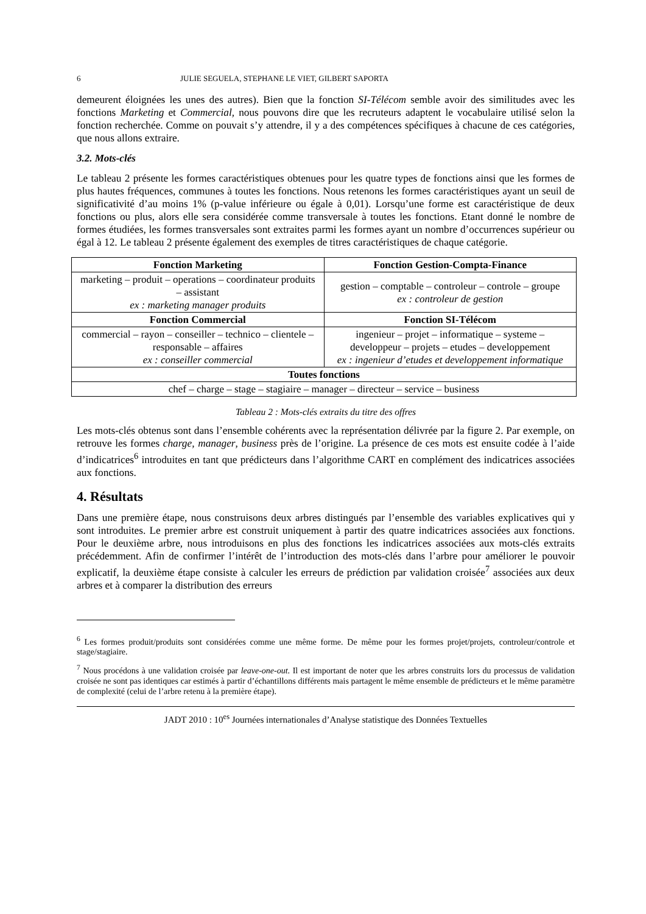6 JULIE SEGUELA, STEPHANE LE VIET, GILBERT SAPORTA
demeurent éloignées les unes des autres). Bien que la fonction SI-Télécom semble avoir des similitudes avec les fonctions Marketing et Commercial, nous pouvons dire que les recruteurs adaptent le vocabulaire utilisé selon la fonction recherchée. Comme on pouvait s’y attendre, il y a des compétences spécifiques à chacune de ces catégories, que nous allons extraire.
3.2. Mots-clés
Le tableau 2 présente les formes caractéristiques obtenues pour les quatre types de fonctions ainsi que les formes de plus hautes fréquences, communes à toutes les fonctions. Nous retenons les formes caractéristiques ayant un seuil de significativité d’au moins 1% (p-value inférieure ou égale à 0,01). Lorsqu’une forme est caractéristique de deux fonctions ou plus, alors elle sera considérée comme transversale à toutes les fonctions. Etant donné le nombre de formes étudiées, les formes transversales sont extraites parmi les formes ayant un nombre d’occurrences supérieur ou égal à 12. Le tableau 2 présente également des exemples de titres caractéristiques de chaque catégorie.
| Fonction Marketing | Fonction Gestion-Compta-Finance |
| --- | --- |
| marketing – produit – operations – coordinateur produits – assistant ex : marketing manager produits | gestion – comptable – controleur – controle – groupe ex : controleur de gestion |
| Fonction Commercial | Fonction SI-Télécom |
| commercial – rayon – conseiller – technico – clientele – responsable – affaires ex : conseiller commercial | ingenieur – projet – informatique – systeme – developpeur – projets – etudes – developpement ex : ingenieur d’etudes et developpement informatique |
| Toutes fonctions | |
| chef – charge – stage – stagiaire – manager – directeur – service – business | |
Tableau 2 : Mots-clés extraits du titre des offres
Les mots-clés obtenus sont dans l’ensemble cohérents avec la représentation délivrée par la figure 2. Par exemple, on retrouve les formes charge, manager, business près de l’origine. La présence de ces mots est ensuite codée à l’aide d’indicatrices<sup>6</sup> introduites en tant que prédicteurs dans l’algorithme CART en complément des indicatrices associées aux fonctions.
4. Résultats
Dans une première étape, nous construisons deux arbres distingués par l’ensemble des variables explicatives qui y sont introduites. Le premier arbre est construit uniquement à partir des quatre indicatrices associées aux fonctions. Pour le deuxième arbre, nous introduisons en plus des fonctions les indicatrices associées aux mots-clés extraits précédemment. Afin de confirmer l’intérêt de l’introduction des mots-clés dans l’arbre pour améliorer le pouvoir explicatif, la deuxième étape consiste à calculer les erreurs de prédiction par validation croisée<sup>7</sup> associées aux deux arbres et à comparer la distribution des erreurs
<sup>6</sup> Les formes produit/produits sont considérées comme une même forme. De même pour les formes projet/projets, controleur/controle et stage/stagiaire.
<sup>7</sup> Nous procédons à une validation croisée par leave-one-out. Il est important de noter que les arbres construits lors du processus de validation croisée ne sont pas identiques car estimés à partir d’échantillons différents mais partagent le même ensemble de prédicteurs et le même paramètre de complexité (celui de l’arbre retenu à la première étape).
JADT 2010 : 10<sup>es</sup> Journées internationales d’Analyse statistique des Données Textuelles